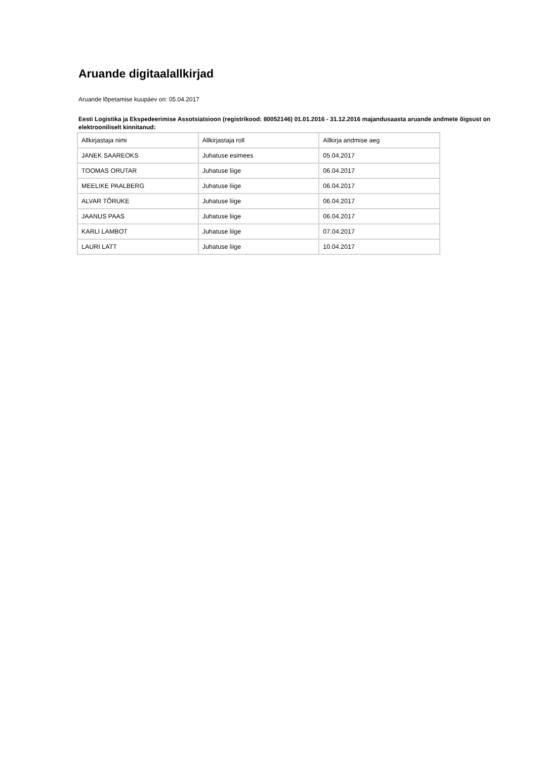Aruande digitaalallkirjad
Aruande lõpetamise kuupäev on: 05.04.2017
Eesti Logistika ja Ekspedeerimise Assotsiatsioon (registrikood: 80052146) 01.01.2016 - 31.12.2016 majandusaasta aruande andmete õigsust on elektrooniliselt kinnitanud:
| Allkirjastaja nimi | Allkirjastaja roll | Allkirja andmise aeg |
| --- | --- | --- |
| JANEK SAAREOKS | Juhatuse esimees | 05.04.2017 |
| TOOMAS ORUTAR | Juhatuse liige | 06.04.2017 |
| MEELIKE PAALBERG | Juhatuse liige | 06.04.2017 |
| ALVAR TÕRUKE | Juhatuse liige | 06.04.2017 |
| JAANUS PAAS | Juhatuse liige | 06.04.2017 |
| KARLI LAMBOT | Juhatuse liige | 07.04.2017 |
| LAURI LATT | Juhatuse liige | 10.04.2017 |